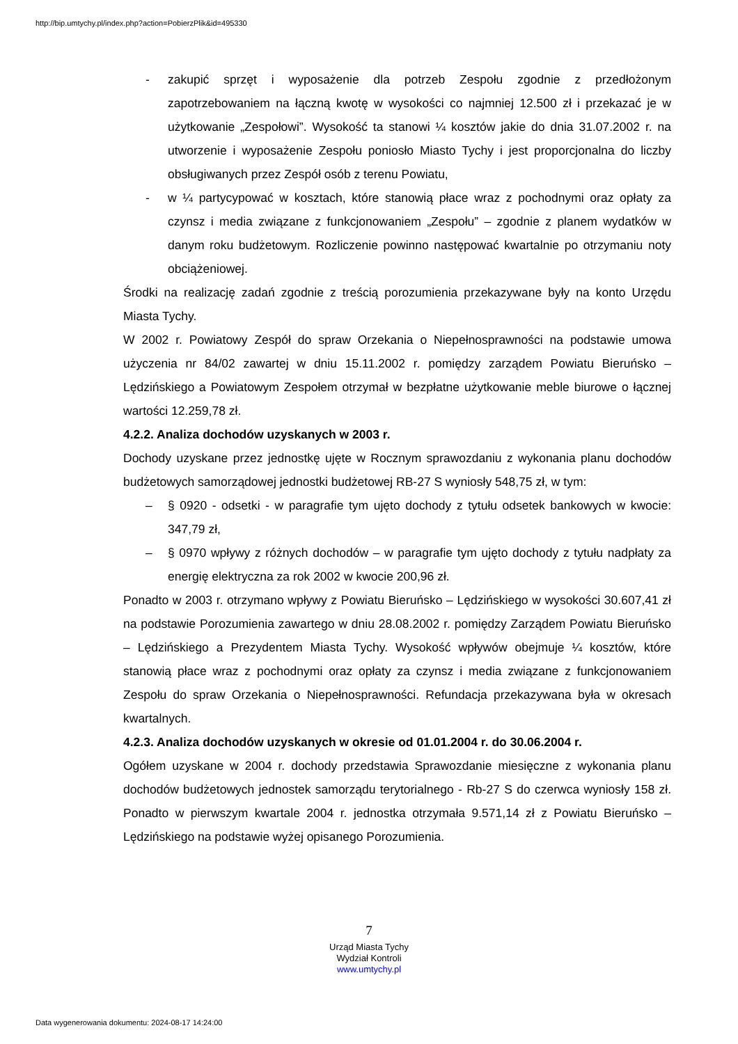http://bip.umtychy.pl/index.php?action=PobierzPlik&id=495330
- zakupić sprzęt i wyposażenie dla potrzeb Zespołu zgodnie z przedłożonym zapotrzebowaniem na łączną kwotę w wysokości co najmniej 12.500 zł i przekazać je w użytkowanie „Zespołowi”. Wysokość ta stanowi ¼ kosztów jakie do dnia 31.07.2002 r. na utworzenie i wyposażenie Zespołu poniosło Miasto Tychy i jest proporcjonalna do liczby obsługiwanych przez Zespół osób z terenu Powiatu,
- w ¼ partycypować w kosztach, które stanowią płace wraz z pochodnymi oraz opłaty za czynsz i media związane z funkcjonowaniem „Zespołu” – zgodnie z planem wydatków w danym roku budżetowym. Rozliczenie powinno następować kwartalnie po otrzymaniu noty obciążeniowej.
Środki na realizację zadań zgodnie z treścią porozumienia przekazywane były na konto Urzędu Miasta Tychy.
W 2002 r. Powiatowy Zespół do spraw Orzekania o Niepełnosprawności na podstawie umowa użyczenia nr 84/02 zawartej w dniu 15.11.2002 r. pomiędzy zarządem Powiatu Bieruńsko – Lędzińskiego a Powiatowym Zespołem otrzymał w bezpłatne użytkowanie meble biurowe o łącznej wartości 12.259,78 zł.
4.2.2. Analiza dochodów uzyskanych w 2003 r.
Dochody uzyskane przez jednostkę ujęte w Rocznym sprawozdaniu z wykonania planu dochodów budżetowych samorządowej jednostki budżetowej RB-27 S wyniosły 548,75 zł, w tym:
– § 0920 - odsetki - w paragrafie tym ujęto dochody z tytułu odsetek bankowych w kwocie: 347,79 zł,
– § 0970 wpływy z różnych dochodów – w paragrafie tym ujęto dochody z tytułu nadpłaty za energię elektryczna za rok 2002 w kwocie 200,96 zł.
Ponadto w 2003 r. otrzymano wpływy z Powiatu Bieruńsko – Lędzińskiego w wysokości 30.607,41 zł na podstawie Porozumienia zawartego w dniu 28.08.2002 r. pomiędzy Zarządem Powiatu Bieruńsko – Lędzińskiego a Prezydentem Miasta Tychy. Wysokość wpływów obejmuje ¼ kosztów, które stanowią płace wraz z pochodnymi oraz opłaty za czynsz i media związane z funkcjonowaniem Zespołu do spraw Orzekania o Niepełnosprawności. Refundacja przekazywana była w okresach kwartalnych.
4.2.3. Analiza dochodów uzyskanych w okresie od 01.01.2004 r. do 30.06.2004 r.
Ogółem uzyskane w 2004 r. dochody przedstawia Sprawozdanie miesięczne z wykonania planu dochodów budżetowych jednostek samorządu terytorialnego - Rb-27 S do czerwca wyniosły 158 zł. Ponadto w pierwszym kwartale 2004 r. jednostka otrzymała 9.571,14 zł z Powiatu Bieruńsko – Lędzińskiego na podstawie wyżej opisanego Porozumienia.
7
Urząd Miasta Tychy
Wydział Kontroli
www.umtychy.pl
Data wygenerowania dokumentu: 2024-08-17 14:24:00